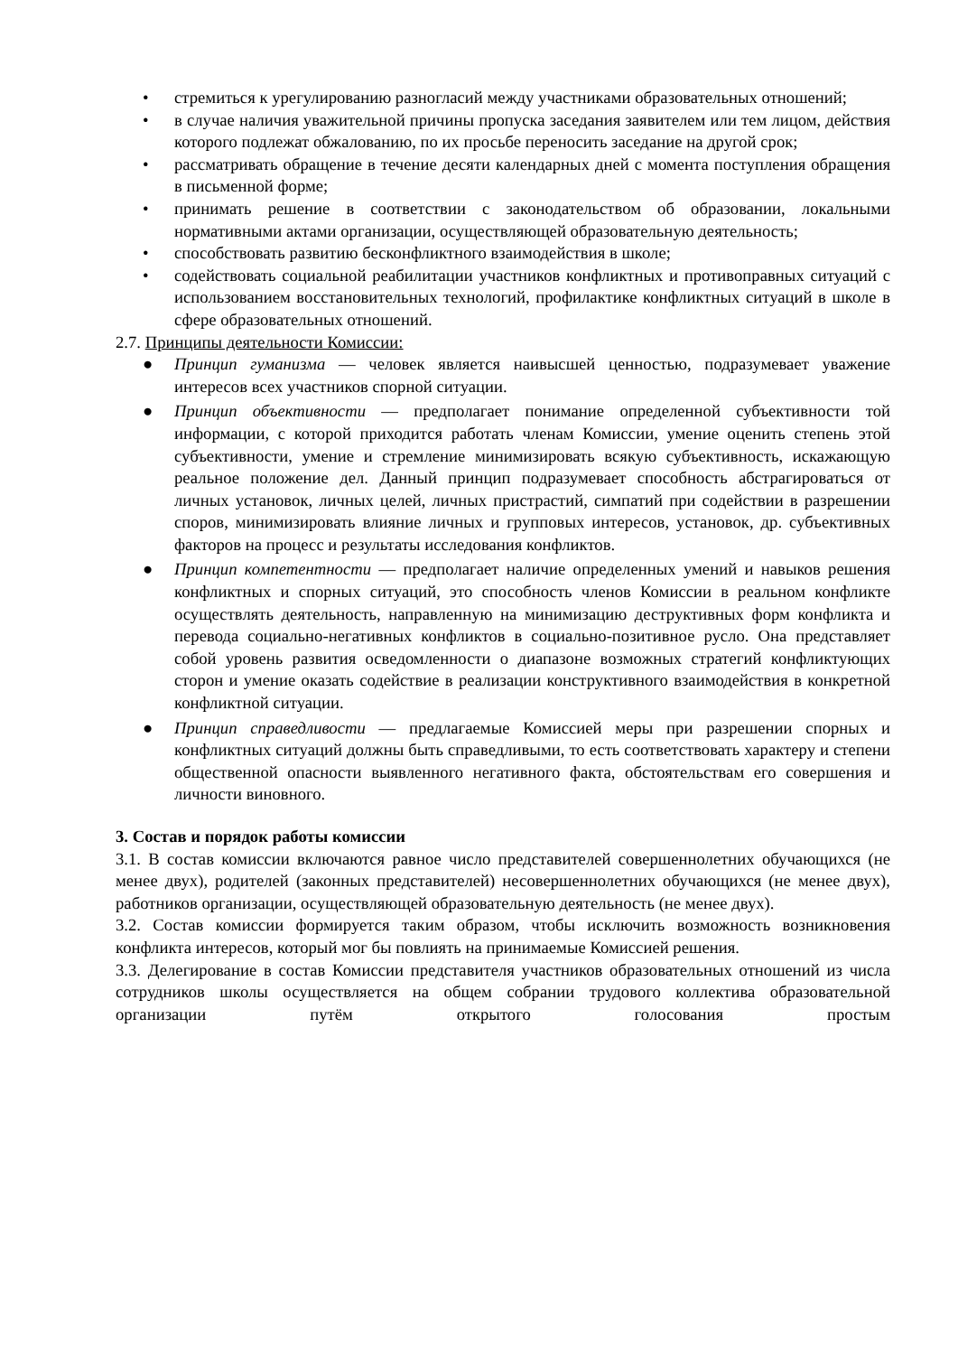• стремиться к урегулированию разногласий между участниками образовательных отношений;
• в случае наличия уважительной причины пропуска заседания заявителем или тем лицом, действия которого подлежат обжалованию, по их просьбе переносить заседание на другой срок;
• рассматривать обращение в течение десяти календарных дней с момента поступления обращения в письменной форме;
• принимать решение в соответствии с законодательством об образовании, локальными нормативными актами организации, осуществляющей образовательную деятельность;
• способствовать развитию бесконфликтного взаимодействия в школе;
• содействовать социальной реабилитации участников конфликтных и противоправных ситуаций с использованием восстановительных технологий, профилактике конфликтных ситуаций в школе в сфере образовательных отношений.
2.7. Принципы деятельности Комиссии:
● Принцип гуманизма — человек является наивысшей ценностью, подразумевает уважение интересов всех участников спорной ситуации.
● Принцип объективности — предполагает понимание определенной субъективности той информации, с которой приходится работать членам Комиссии, умение оценить степень этой субъективности, умение и стремление минимизировать всякую субъективность, искажающую реальное положение дел. Данный принцип подразумевает способность абстрагироваться от личных установок, личных целей, личных пристрастий, симпатий при содействии в разрешении споров, минимизировать влияние личных и групповых интересов, установок, др. субъективных факторов на процесс и результаты исследования конфликтов.
● Принцип компетентности — предполагает наличие определенных умений и навыков решения конфликтных и спорных ситуаций, это способность членов Комиссии в реальном конфликте осуществлять деятельность, направленную на минимизацию деструктивных форм конфликта и перевода социально-негативных конфликтов в социально-позитивное русло. Она представляет собой уровень развития осведомленности о диапазоне возможных стратегий конфликтующих сторон и умение оказать содействие в реализации конструктивного взаимодействия в конкретной конфликтной ситуации.
● Принцип справедливости — предлагаемые Комиссией меры при разрешении спорных и конфликтных ситуаций должны быть справедливыми, то есть соответствовать характеру и степени общественной опасности выявленного негативного факта, обстоятельствам его совершения и личности виновного.
3. Состав и порядок работы комиссии
3.1. В состав комиссии включаются равное число представителей совершеннолетних обучающихся (не менее двух), родителей (законных представителей) несовершеннолетних обучающихся (не менее двух), работников организации, осуществляющей образовательную деятельность (не менее двух).
3.2. Состав комиссии формируется таким образом, чтобы исключить возможность возникновения конфликта интересов, который мог бы повлиять на принимаемые Комиссией решения.
3.3. Делегирование в состав Комиссии представителя участников образовательных отношений из числа сотрудников школы осуществляется на общем собрании трудового коллектива образовательной организации путём открытого голосования простым